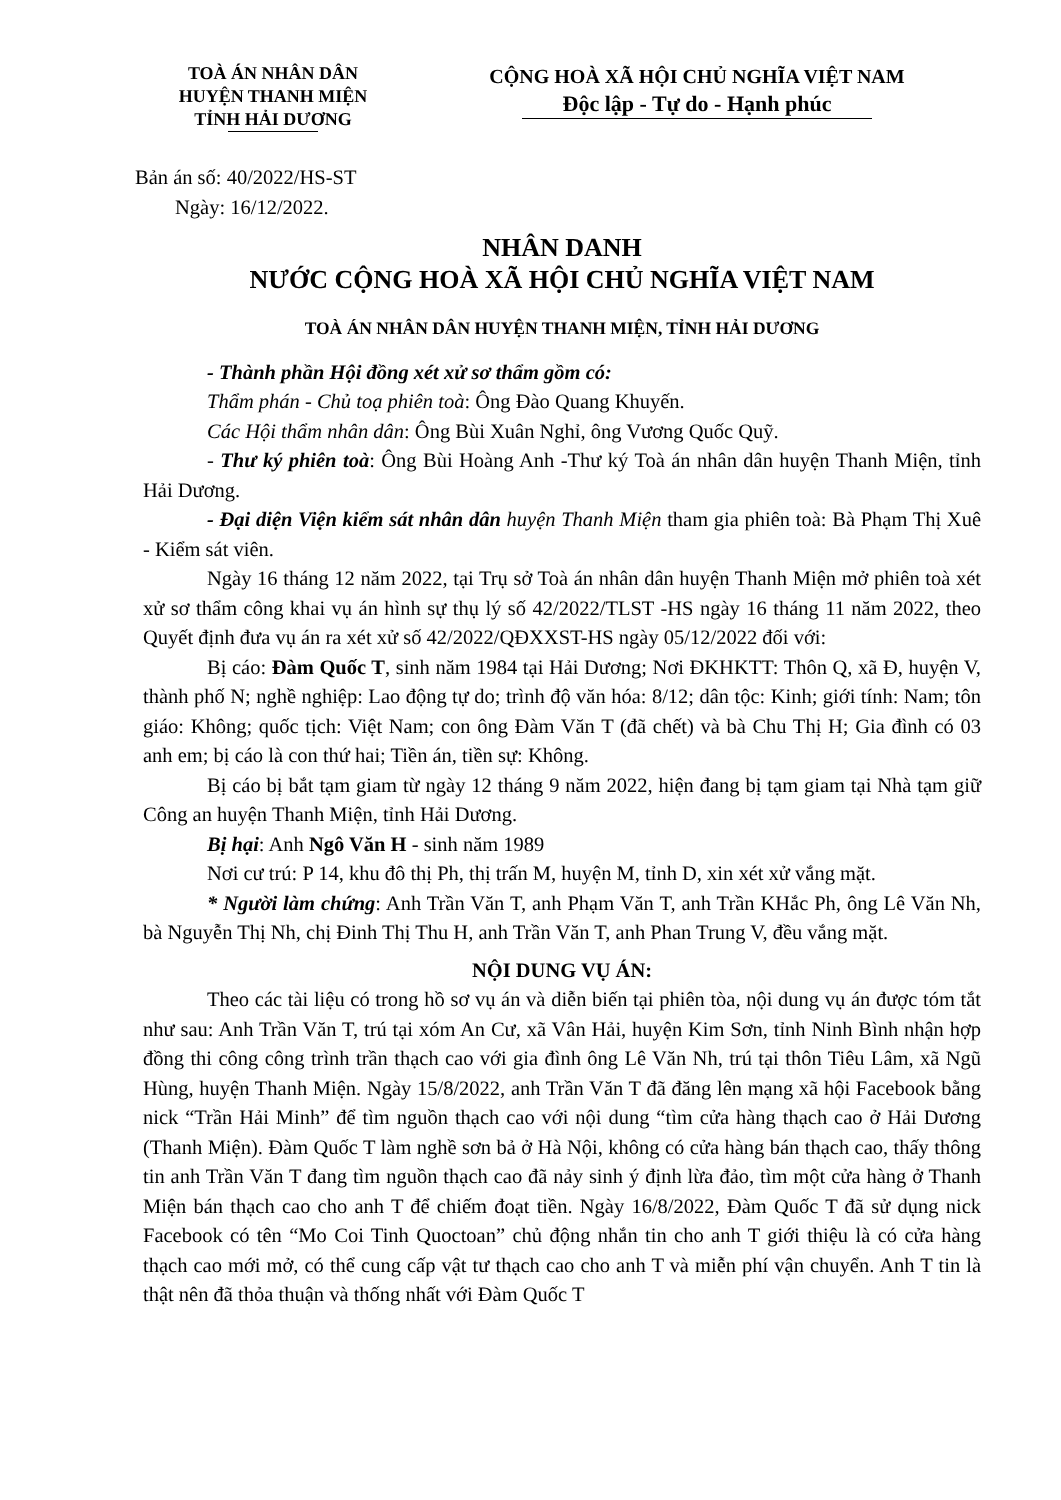TOÀ ÁN NHÂN DÂN
HUYỆN THANH MIỆN
TỈNH HẢI DƯƠNG
CỘNG HOÀ XÃ HỘI CHỦ NGHĨA VIỆT NAM
Độc lập - Tự do - Hạnh phúc
Bản án số: 40/2022/HS-ST
Ngày: 16/12/2022.
NHÂN DANH
NƯỚC CỘNG HOÀ XÃ HỘI CHỦ NGHĨA VIỆT NAM
TOÀ ÁN NHÂN DÂN HUYỆN THANH MIỆN, TỈNH HẢI DƯƠNG
- Thành phần Hội đồng xét xử sơ thẩm gồm có:
Thẩm phán - Chủ toạ phiên toà: Ông Đào Quang Khuyến.
Các Hội thẩm nhân dân: Ông Bùi Xuân Nghỉ, ông Vương Quốc Quỹ.
- Thư ký phiên toà: Ông Bùi Hoàng Anh -Thư ký Toà án nhân dân huyện Thanh Miện, tỉnh Hải Dương.
- Đại diện Viện kiểm sát nhân dân huyện Thanh Miện tham gia phiên toà: Bà Phạm Thị Xuê - Kiểm sát viên.
Ngày 16 tháng 12 năm 2022, tại Trụ sở Toà án nhân dân huyện Thanh Miện mở phiên toà xét xử sơ thẩm công khai vụ án hình sự thụ lý số 42/2022/TLST -HS ngày 16 tháng 11 năm 2022, theo Quyết định đưa vụ án ra xét xử số 42/2022/QĐXXST-HS ngày 05/12/2022 đối với:
Bị cáo: Đàm Quốc T, sinh năm 1984 tại Hải Dương; Nơi ĐKHKTT: Thôn Q, xã Đ, huyện V, thành phố N; nghề nghiệp: Lao động tự do; trình độ văn hóa: 8/12; dân tộc: Kinh; giới tính: Nam; tôn giáo: Không; quốc tịch: Việt Nam; con ông Đàm Văn T (đã chết) và bà Chu Thị H; Gia đình có 03 anh em; bị cáo là con thứ hai; Tiền án, tiền sự: Không.
Bị cáo bị bắt tạm giam từ ngày 12 tháng 9 năm 2022, hiện đang bị tạm giam tại Nhà tạm giữ Công an huyện Thanh Miện, tỉnh Hải Dương.
Bị hại: Anh Ngô Văn H - sinh năm 1989
Nơi cư trú: P 14, khu đô thị Ph, thị trấn M, huyện M, tỉnh D, xin xét xử vắng mặt.
* Người làm chứng: Anh Trần Văn T, anh Phạm Văn T, anh Trần KHắc Ph, ông Lê Văn Nh, bà Nguyễn Thị Nh, chị Đinh Thị Thu H, anh Trần Văn T, anh Phan Trung V, đều vắng mặt.
NỘI DUNG VỤ ÁN:
Theo các tài liệu có trong hồ sơ vụ án và diễn biến tại phiên tòa, nội dung vụ án được tóm tắt như sau: Anh Trần Văn T, trú tại xóm An Cư, xã Vân Hải, huyện Kim Sơn, tỉnh Ninh Bình nhận hợp đồng thi công công trình trần thạch cao với gia đình ông Lê Văn Nh, trú tại thôn Tiêu Lâm, xã Ngũ Hùng, huyện Thanh Miện. Ngày 15/8/2022, anh Trần Văn T đã đăng lên mạng xã hội Facebook bằng nick “Trần Hải Minh” để tìm nguồn thạch cao với nội dung “tìm cửa hàng thạch cao ở Hải Dương (Thanh Miện). Đàm Quốc T làm nghề sơn bả ở Hà Nội, không có cửa hàng bán thạch cao, thấy thông tin anh Trần Văn T đang tìm nguồn thạch cao đã nảy sinh ý định lừa đảo, tìm một cửa hàng ở Thanh Miện bán thạch cao cho anh T để chiếm đoạt tiền. Ngày 16/8/2022, Đàm Quốc T đã sử dụng nick Facebook có tên “Mo Coi Tinh Quoctoan” chủ động nhắn tin cho anh T giới thiệu là có cửa hàng thạch cao mới mở, có thể cung cấp vật tư thạch cao cho anh T và miễn phí vận chuyển. Anh T tin là thật nên đã thỏa thuận và thống nhất với Đàm Quốc T